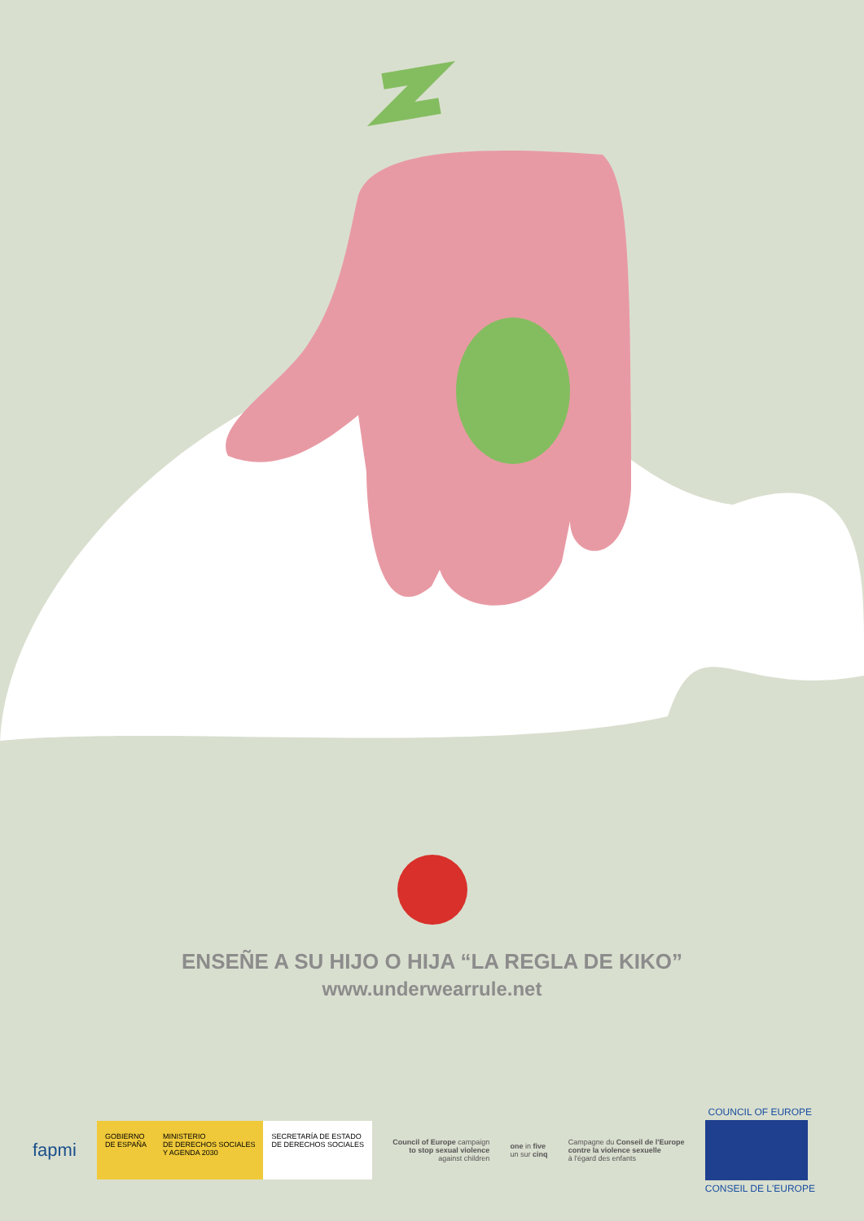ENSEÑE A SU HIJO O HIJA “LA REGLA DE KIKO”
www.underwearrule.net
fapmi
GOBIERNO
DE ESPAÑA
MINISTERIO
DE DERECHOS SOCIALES
Y AGENDA 2030
SECRETARÍA DE ESTADO
DE DERECHOS SOCIALES
Council of Europe campaign
to stop sexual violence
against children
one in five
un sur cinq
Campagne du Conseil de l'Europe
contre la violence sexuelle
à l'égard des enfants
COUNCIL OF EUROPE
CONSEIL DE L'EUROPE